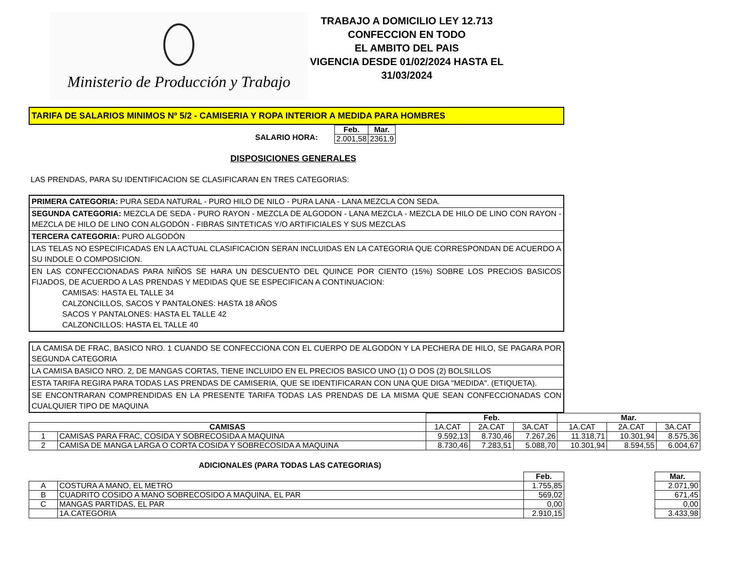Ministerio de Producción y Trabajo
TRABAJO A DOMICILIO LEY 12.713
CONFECCION EN TODO
EL AMBITO DEL PAIS
VIGENCIA DESDE 01/02/2024 HASTA EL 31/03/2024
TARIFA DE SALARIOS MINIMOS Nº 5/2 - CAMISERIA Y ROPA INTERIOR A MEDIDA PARA HOMBRES
SALARIO HORA:
| Feb. | Mar. |
| --- | --- |
| 2.001,58 | 2361,9 |
DISPOSICIONES GENERALES
LAS PRENDAS, PARA SU IDENTIFICACION SE CLASIFICARAN EN TRES CATEGORIAS:
PRIMERA CATEGORIA: PURA SEDA NATURAL - PURO HILO DE NILO - PURA LANA - LANA MEZCLA CON SEDA.
SEGUNDA CATEGORIA: MEZCLA DE SEDA - PURO RAYON - MEZCLA DE ALGODON - LANA MEZCLA - MEZCLA DE HILO DE LINO CON RAYON - MEZCLA DE HILO DE LINO CON ALGODÓN - FIBRAS SINTETICAS Y/O ARTIFICIALES Y SUS MEZCLAS
TERCERA CATEGORIA: PURO ALGODÓN
LAS TELAS NO ESPECIFICADAS EN LA ACTUAL CLASIFICACION SERAN INCLUIDAS EN LA CATEGORIA QUE CORRESPONDAN DE ACUERDO A SU INDOLE O COMPOSICION.
EN LAS CONFECCIONADAS PARA NIÑOS SE HARA UN DESCUENTO DEL QUINCE POR CIENTO (15%) SOBRE LOS PRECIOS BASICOS FIJADOS, DE ACUERDO A LAS PRENDAS Y MEDIDAS QUE SE ESPECIFICAN A CONTINUACION:
CAMISAS: HASTA EL TALLE 34
CALZONCILLOS, SACOS Y PANTALONES: HASTA 18 AÑOS
SACOS Y PANTALONES: HASTA EL TALLE 42
CALZONCILLOS: HASTA EL TALLE 40
LA CAMISA DE FRAC, BASICO NRO. 1 CUANDO SE CONFECCIONA CON EL CUERPO DE ALGODÓN Y LA PECHERA DE HILO, SE PAGARA POR SEGUNDA CATEGORIA
LA CAMISA BASICO NRO. 2, DE MANGAS CORTAS, TIENE INCLUIDO EN EL PRECIOS BASICO UNO (1) O DOS (2) BOLSILLOS
ESTA TARIFA REGIRA PARA TODAS LAS PRENDAS DE CAMISERIA, QUE SE IDENTIFICARAN CON UNA QUE DIGA "MEDIDA". (ETIQUETA).
SE ENCONTRARAN COMPRENDIDAS EN LA PRESENTE TARIFA TODAS LAS PRENDAS DE LA MISMA QUE SEAN CONFECCIONADAS CON CUALQUIER TIPO DE MAQUINA
| | | Feb. | | | Mar. | | |
| CAMISAS | | 1A.CAT | 2A.CAT | 3A.CAT | 1A.CAT | 2A.CAT | 3A.CAT |
| 1 | CAMISAS PARA FRAC, COSIDA Y SOBRECOSIDA A MAQUINA | 9.592,13 | 8.730,46 | 7.267,26 | 11.318,71 | 10.301,94 | 8.575,36 |
| 2 | CAMISA DE MANGA LARGA O CORTA COSIDA Y SOBRECOSIDA A MAQUINA | 8.730,46 | 7.283,51 | 5.088,70 | 10.301,94 | 8.594,55 | 6.004,67 |
ADICIONALES (PARA TODAS LAS CATEGORIAS)
| | | Feb. | | Mar. |
| A | COSTURA A MANO, EL METRO | 1.755,85 | | 2.071,90 |
| B | CUADRITO COSIDO A MANO SOBRECOSIDO A MAQUINA, EL PAR | 569,02 | | 671,45 |
| C | MANGAS PARTIDAS, EL PAR | 0,00 | | 0,00 |
| | 1A.CATEGORIA | 2.910,15 | | 3.433,98 |